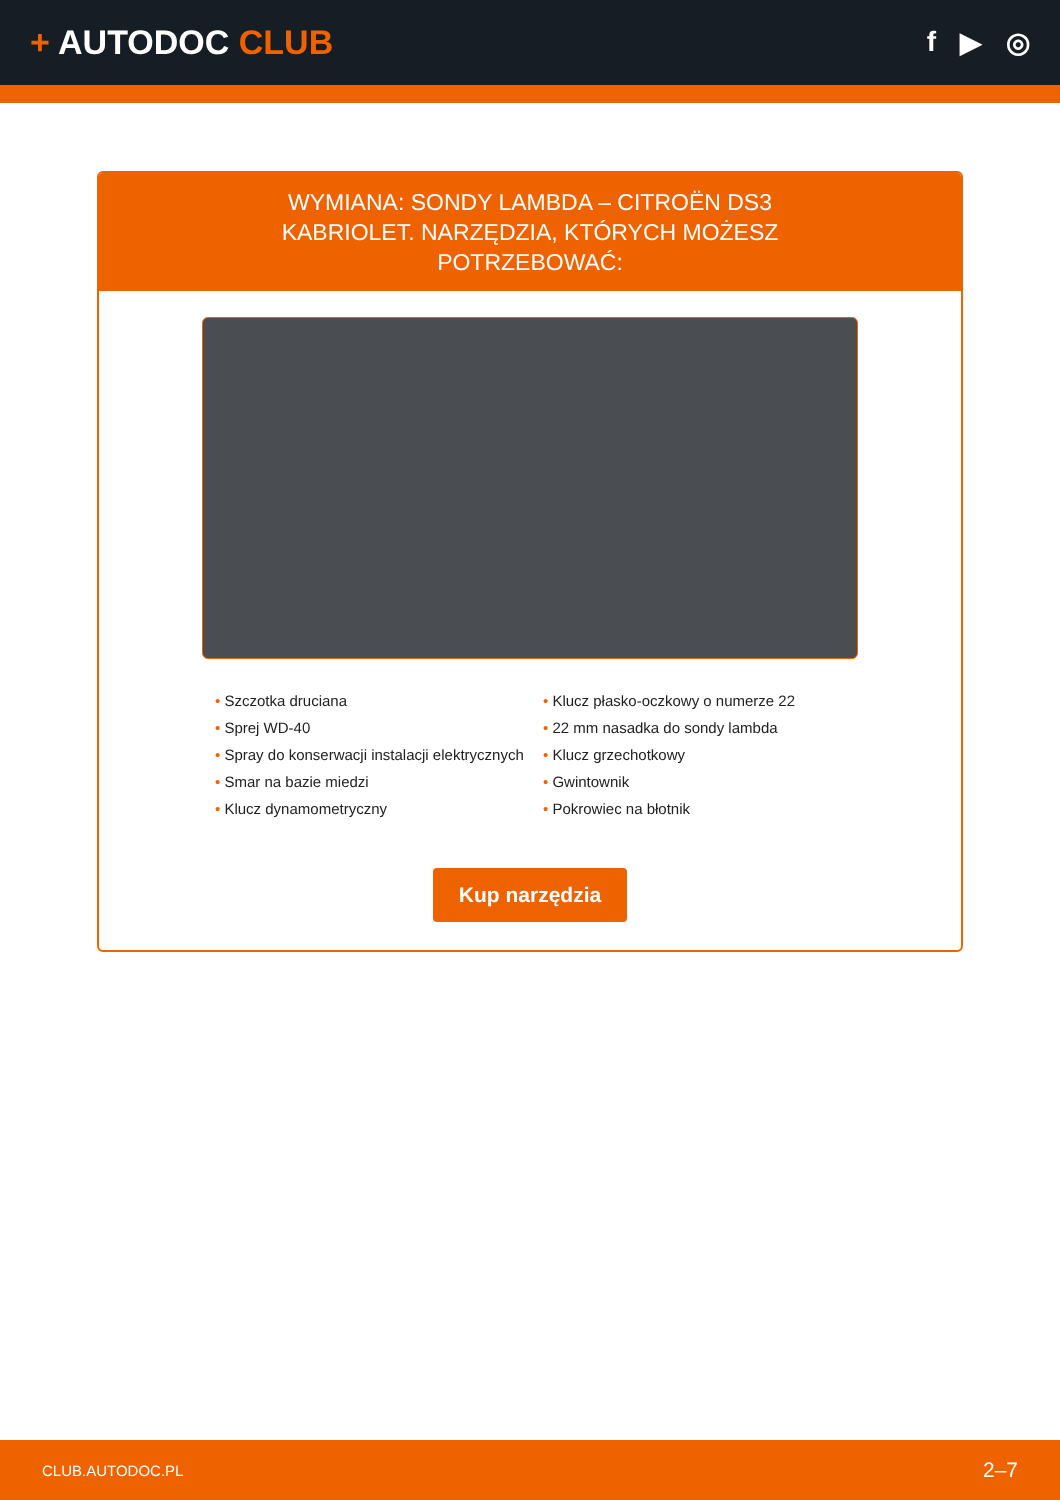+ AUTODOC CLUB
f ▶ ◎
WYMIANA: SONDY LAMBDA – CITROËN DS3 KABRIOLET. NARZĘDZIA, KTÓRYCH MOŻESZ POTRZEBOWAĆ:
• Szczotka druciana
• Sprej WD-40
• Spray do konserwacji instalacji elektrycznych
• Smar na bazie miedzi
• Klucz dynamometryczny
• Klucz płasko-oczkowy o numerze 22
• 22 mm nasadka do sondy lambda
• Klucz grzechotkowy
• Gwintownik
• Pokrowiec na błotnik
Kup narzędzia
CLUB.AUTODOC.PL 2–7